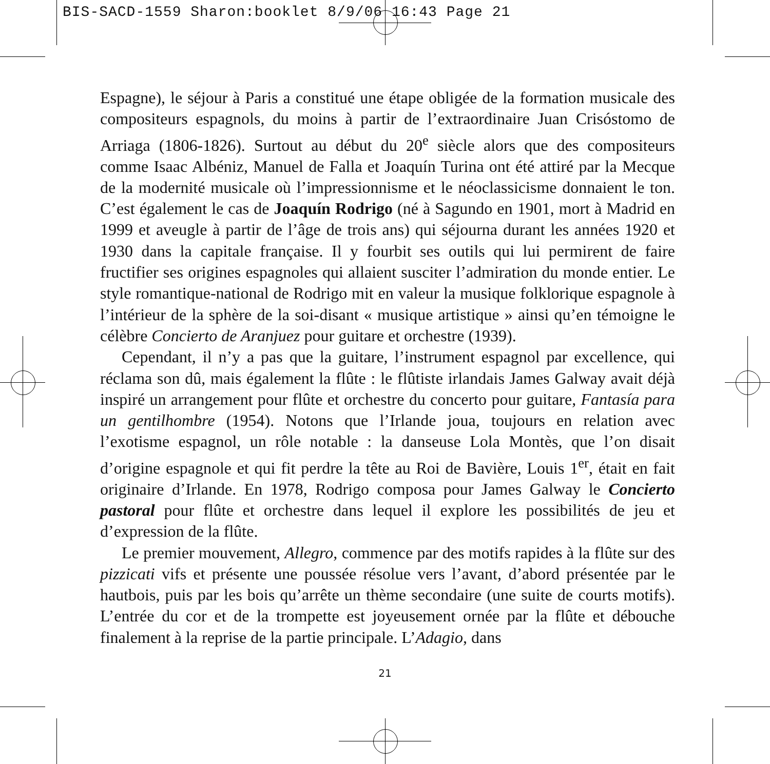BIS-SACD-1559 Sharon:booklet 8/9/06 16:43 Page 21
Espagne), le séjour à Paris a constitué une étape obligée de la formation musicale des compositeurs espagnols, du moins à partir de l’extraordinaire Juan Crisóstomo de Arriaga (1806-1826). Surtout au début du 20<sup>e</sup> siècle alors que des compositeurs comme Isaac Albéniz, Manuel de Falla et Joaquín Turina ont été attiré par la Mecque de la modernité musicale où l’impressionnisme et le néoclassicisme donnaient le ton. C’est également le cas de Joaquín Rodrigo (né à Sagundo en 1901, mort à Madrid en 1999 et aveugle à partir de l’âge de trois ans) qui séjourna durant les années 1920 et 1930 dans la capitale française. Il y fourbit ses outils qui lui permirent de faire fructifier ses origines espagnoles qui allaient susciter l’admiration du monde entier. Le style romantique-national de Rodrigo mit en valeur la musique folklorique espagnole à l’intérieur de la sphère de la soi-disant « musique artistique » ainsi qu’en témoigne le célèbre Concierto de Aranjuez pour guitare et orchestre (1939).
Cependant, il n’y a pas que la guitare, l’instrument espagnol par excellence, qui réclama son dû, mais également la flûte : le flûtiste irlandais James Galway avait déjà inspiré un arrangement pour flûte et orchestre du concerto pour guitare, Fantasía para un gentilhombre (1954). Notons que l’Irlande joua, toujours en relation avec l’exotisme espagnol, un rôle notable : la danseuse Lola Montès, que l’on disait d’origine espagnole et qui fit perdre la tête au Roi de Bavière, Louis 1<sup>er</sup>, était en fait originaire d’Irlande. En 1978, Rodrigo composa pour James Galway le Concierto pastoral pour flûte et orchestre dans lequel il explore les possibilités de jeu et d’expression de la flûte.
Le premier mouvement, Allegro, commence par des motifs rapides à la flûte sur des pizzicati vifs et présente une poussée résolue vers l’avant, d’abord présentée par le hautbois, puis par les bois qu’arrête un thème secondaire (une suite de courts motifs). L’entrée du cor et de la trompette est joyeusement ornée par la flûte et débouche finalement à la reprise de la partie principale. L’Adagio, dans
21